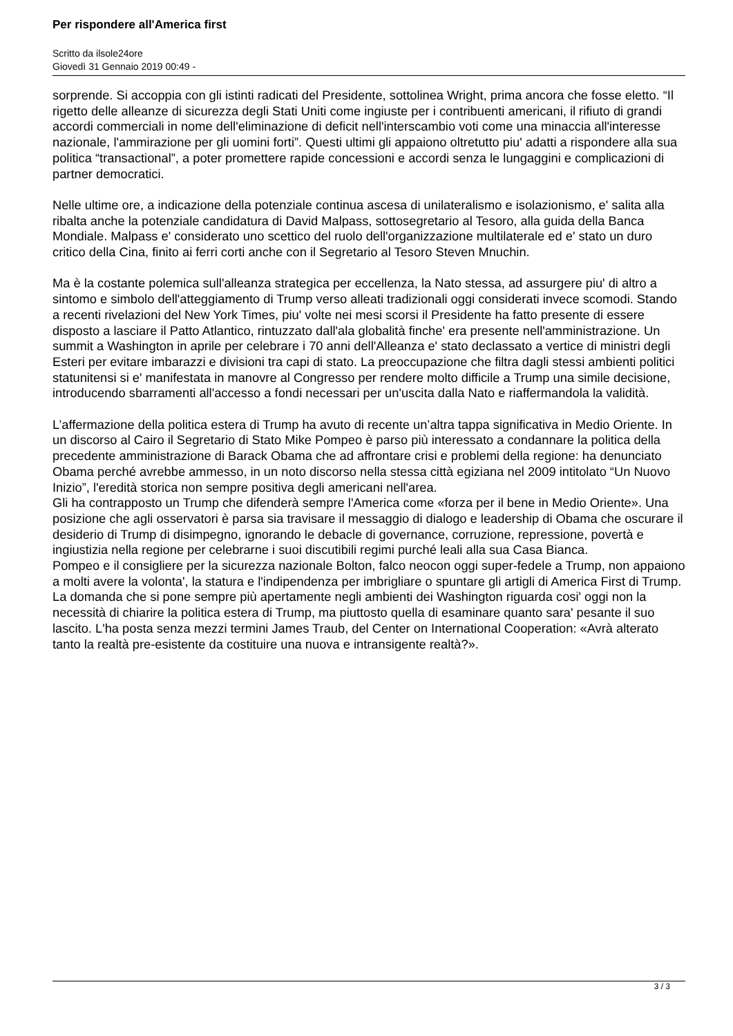Per rispondere all'America first
Scritto da ilsole24ore
Giovedì 31 Gennaio 2019 00:49 -
sorprende. Si accoppia con gli istinti radicati del Presidente, sottolinea Wright, prima ancora che fosse eletto. “Il rigetto delle alleanze di sicurezza degli Stati Uniti come ingiuste per i contribuenti americani, il rifiuto di grandi accordi commerciali in nome dell'eliminazione di deficit nell'interscambio voti come una minaccia all'interesse nazionale, l'ammirazione per gli uomini forti”. Questi ultimi gli appaiono oltretutto piu' adatti a rispondere alla sua politica “transactional”, a poter promettere rapide concessioni e accordi senza le lungaggini e complicazioni di partner democratici.
Nelle ultime ore, a indicazione della potenziale continua ascesa di unilateralismo e isolazionismo, e' salita alla ribalta anche la potenziale candidatura di David Malpass, sottosegretario al Tesoro, alla guida della Banca Mondiale. Malpass e' considerato uno scettico del ruolo dell'organizzazione multilaterale ed e' stato un duro critico della Cina, finito ai ferri corti anche con il Segretario al Tesoro Steven Mnuchin.
Ma è la costante polemica sull'alleanza strategica per eccellenza, la Nato stessa, ad assurgere piu' di altro a sintomo e simbolo dell'atteggiamento di Trump verso alleati tradizionali oggi considerati invece scomodi. Stando a recenti rivelazioni del New York Times, piu' volte nei mesi scorsi il Presidente ha fatto presente di essere disposto a lasciare il Patto Atlantico, rintuzzato dall'ala globalità finche' era presente nell'amministrazione. Un summit a Washington in aprile per celebrare i 70 anni dell'Alleanza e' stato declassato a vertice di ministri degli Esteri per evitare imbarazzi e divisioni tra capi di stato. La preoccupazione che filtra dagli stessi ambienti politici statunitensi si e' manifestata in manovre al Congresso per rendere molto difficile a Trump una simile decisione, introducendo sbarramenti all'accesso a fondi necessari per un'uscita dalla Nato e riaffermandola la validità.
L’affermazione della politica estera di Trump ha avuto di recente un’altra tappa significativa in Medio Oriente. In un discorso al Cairo il Segretario di Stato Mike Pompeo è parso più interessato a condannare la politica della precedente amministrazione di Barack Obama che ad affrontare crisi e problemi della regione: ha denunciato Obama perché avrebbe ammesso, in un noto discorso nella stessa città egiziana nel 2009 intitolato “Un Nuovo Inizio”, l'eredità storica non sempre positiva degli americani nell'area.
Gli ha contrapposto un Trump che difenderà sempre l'America come «forza per il bene in Medio Oriente». Una posizione che agli osservatori è parsa sia travisare il messaggio di dialogo e leadership di Obama che oscurare il desiderio di Trump di disimpegno, ignorando le debacle di governance, corruzione, repressione, povertà e ingiustizia nella regione per celebrarne i suoi discutibili regimi purché leali alla sua Casa Bianca.
Pompeo e il consigliere per la sicurezza nazionale Bolton, falco neocon oggi super-fedele a Trump, non appaiono a molti avere la volonta', la statura e l'indipendenza per imbrigliare o spuntare gli artigli di America First di Trump. La domanda che si pone sempre più apertamente negli ambienti dei Washington riguarda cosi' oggi non la necessità di chiarire la politica estera di Trump, ma piuttosto quella di esaminare quanto sara' pesante il suo lascito. L'ha posta senza mezzi termini James Traub, del Center on International Cooperation: «Avrà alterato tanto la realtà pre-esistente da costituire una nuova e intransigente realtà?».
3 / 3